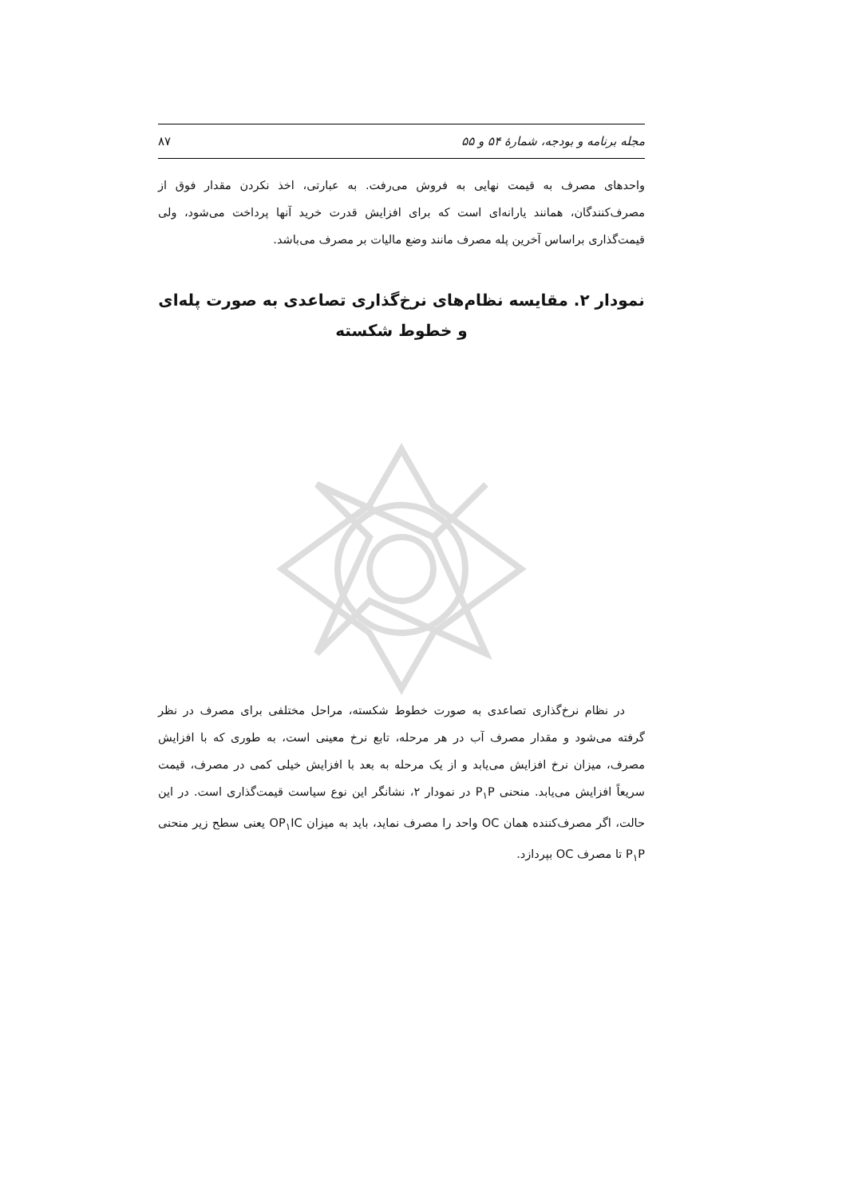مجله برنامه و بودجه، شمارهٔ ۵۴ و ۵۵ ۸۷
واحدهای مصرف به قیمت نهایی به فروش می‌رفت. به عبارتی، اخذ نکردن مقدار فوق از مصرف‌کنندگان، همانند یارانه‌ای است که برای افزایش قدرت خرید آنها پرداخت می‌شود، ولی قیمت‌گذاری براساس آخرین پله مصرف مانند وضع مالیات بر مصرف می‌باشد.
نمودار ۲. مقایسه نظام‌های نرخ‌گذاری تصاعدی به صورت پله‌ای و خطوط شکسته
در نظام نرخ‌گذاری تصاعدی به صورت خطوط شکسته، مراحل مختلفی برای مصرف در نظر گرفته می‌شود و مقدار مصرف آب در هر مرحله، تابع نرخ معینی است، به طوری که با افزایش مصرف، میزان نرخ افزایش می‌یابد و از یک مرحله به بعد با افزایش خیلی کمی در مصرف، قیمت سریعاً افزایش می‌یابد. منحنی P<sub>۱</sub>P در نمودار ۲، نشانگر این نوع سیاست قیمت‌گذاری است. در این حالت، اگر مصرف‌کننده همان OC واحد را مصرف نماید، باید به میزان OP<sub>۱</sub>IC یعنی سطح زیر منحنی P<sub>۱</sub>P تا مصرف OC بپردازد.